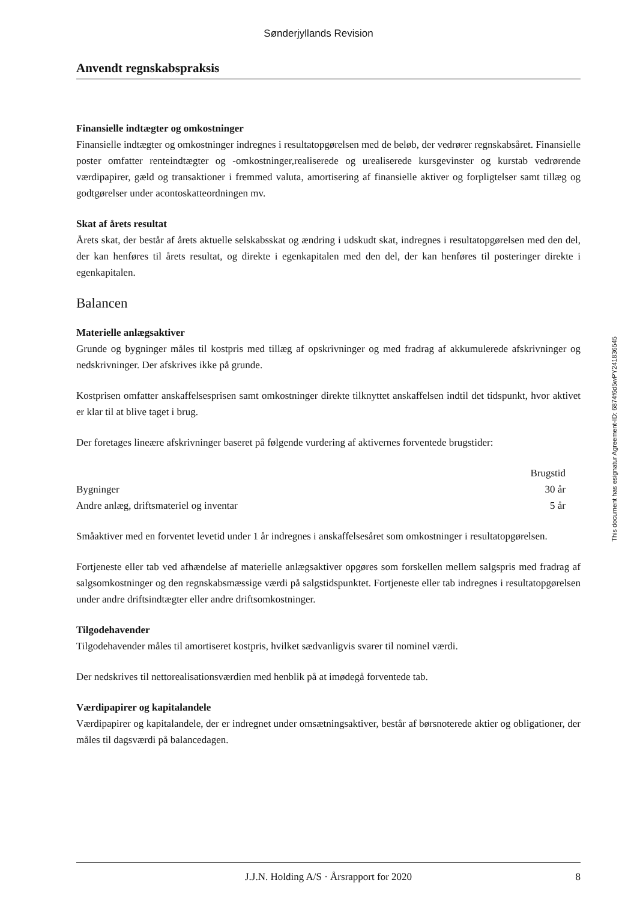Sønderjyllands Revision
Anvendt regnskabspraksis
Finansielle indtægter og omkostninger
Finansielle indtægter og omkostninger indregnes i resultatopgørelsen med de beløb, der vedrører regnskabsåret. Finansielle poster omfatter renteindtægter og -omkostninger,realiserede og urealiserede kursgevinster og kurstab vedrørende værdipapirer, gæld og transaktioner i fremmed valuta, amortisering af finansielle aktiver og forpligtelser samt tillæg og godtgørelser under acontoskatteordningen mv.
Skat af årets resultat
Årets skat, der består af årets aktuelle selskabsskat og ændring i udskudt skat, indregnes i resultatopgørelsen med den del, der kan henføres til årets resultat, og direkte i egenkapitalen med den del, der kan henføres til posteringer direkte i egenkapitalen.
Balancen
Materielle anlægsaktiver
Grunde og bygninger måles til kostpris med tillæg af opskrivninger og med fradrag af akkumulerede afskrivninger og nedskrivninger. Der afskrives ikke på grunde.
Kostprisen omfatter anskaffelsesprisen samt omkostninger direkte tilknyttet anskaffelsen indtil det tidspunkt, hvor aktivet er klar til at blive taget i brug.
Der foretages lineære afskrivninger baseret på følgende vurdering af aktivernes forventede brugstider:
| | Brugstid |
| --- | --- |
| Bygninger | 30 år |
| Andre anlæg, driftsmateriel og inventar | 5 år |
Småaktiver med en forventet levetid under 1 år indregnes i anskaffelsesåret som omkostninger i resultatopgørelsen.
Fortjeneste eller tab ved afhændelse af materielle anlægsaktiver opgøres som forskellen mellem salgspris med fradrag af salgsomkostninger og den regnskabsmæssige værdi på salgstidspunktet. Fortjeneste eller tab indregnes i resultatopgørelsen under andre driftsindtægter eller andre driftsomkostninger.
Tilgodehavender
Tilgodehavender måles til amortiseret kostpris, hvilket sædvanligvis svarer til nominel værdi.
Der nedskrives til nettorealisationsværdien med henblik på at imødegå forventede tab.
Værdipapirer og kapitalandele
Værdipapirer og kapitalandele, der er indregnet under omsætningsaktiver, består af børsnoterede aktier og obligationer, der måles til dagsværdi på balancedagen.
This document has esignatur Agreement-ID: 6874f6d5wPY241836545
J.J.N. Holding A/S · Årsrapport for 2020 8